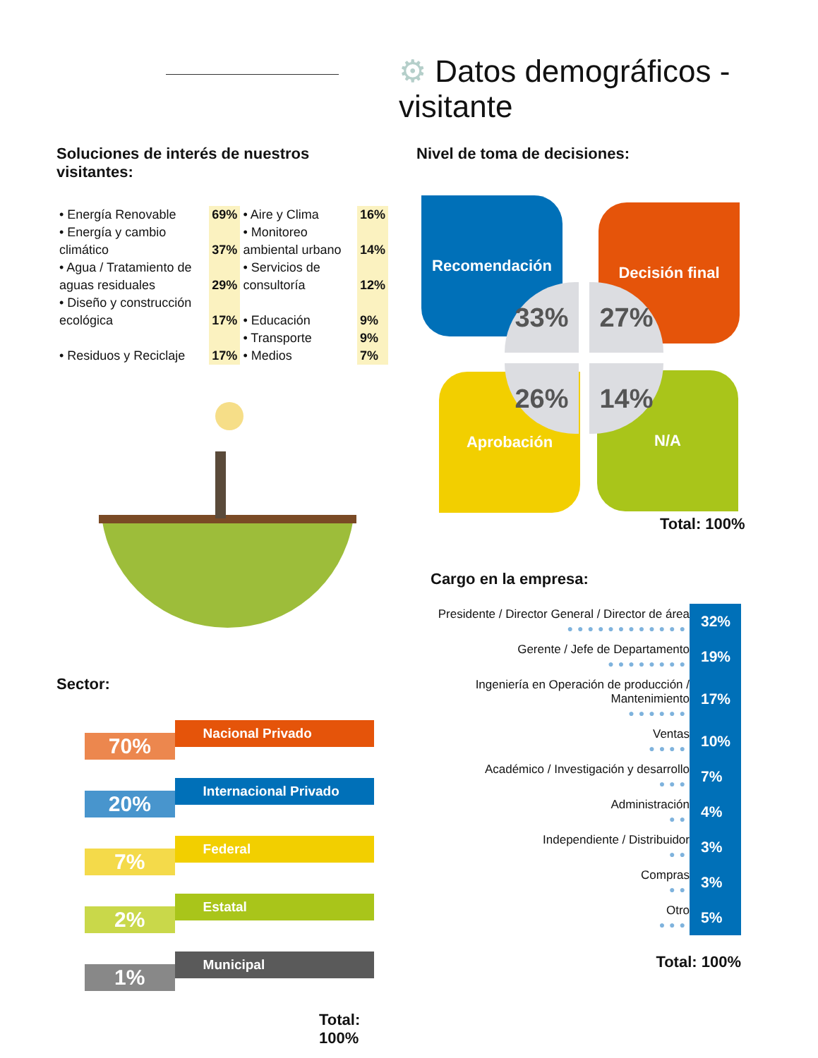⚙ Datos demográficos - visitante
Soluciones de interés de nuestros visitantes:
| • Energía Renovable | 69% | • Aire y Clima | 16% |
| • Energía y cambio climático | 37% | • Monitoreo ambiental urbano | 14% |
| • Agua / Tratamiento de aguas residuales | 29% | • Servicios de consultoría | 12% |
| • Diseño y construcción ecológica | 17% | • Educación | 9% |
| | | • Transporte | 9% |
| • Residuos y Reciclaje | 17% | • Medios | 7% |
Nivel de toma de decisiones:
Recomendación Decisión final
Aprobación N/A
33% 27%
26% 14%
Total: 100%
Sector:
70%
Nacional Privado
20%
Internacional Privado
7%
Federal
2%
Estatal
1%
Municipal
Total: 100%
Cargo en la empresa:
| Presidente / Director General / Director de área ●●●●●●●●●●●● | 32% |
| Gerente / Jefe de Departamento ●●●●●●●● | 19% |
| Ingeniería en Operación de producción / Mantenimiento ●●●●●● | 17% |
| Ventas ●●●● | 10% |
| Académico / Investigación y desarrollo ●●● | 7% |
| Administración ●● | 4% |
| Independiente / Distribuidor ●● | 3% |
| Compras ●● | 3% |
| Otro ●●● | 5% |
Total: 100%